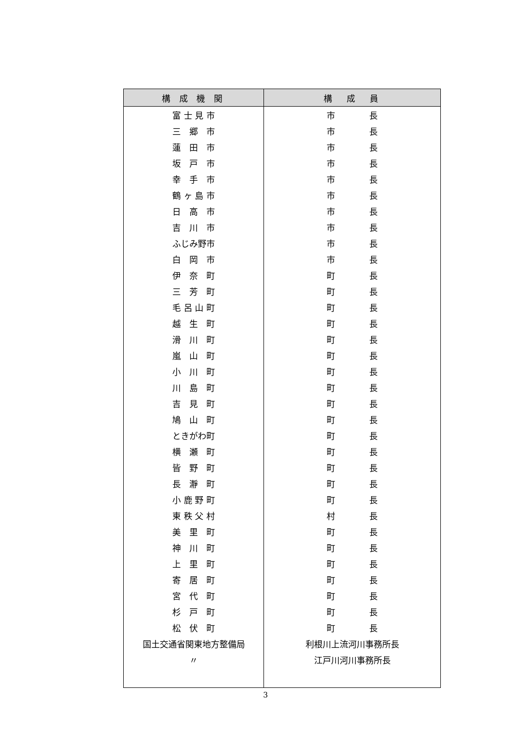| 構 成 機 関 | 構 成 員 |
| --- | --- |
| 富 士 見 市 | 市 長 |
| 三 郷 市 | 市 長 |
| 蓮 田 市 | 市 長 |
| 坂 戸 市 | 市 長 |
| 幸 手 市 | 市 長 |
| 鶴 ヶ 島 市 | 市 長 |
| 日 高 市 | 市 長 |
| 吉 川 市 | 市 長 |
| ふじみ野市 | 市 長 |
| 白 岡 市 | 市 長 |
| 伊 奈 町 | 町 長 |
| 三 芳 町 | 町 長 |
| 毛 呂 山 町 | 町 長 |
| 越 生 町 | 町 長 |
| 滑 川 町 | 町 長 |
| 嵐 山 町 | 町 長 |
| 小 川 町 | 町 長 |
| 川 島 町 | 町 長 |
| 吉 見 町 | 町 長 |
| 鳩 山 町 | 町 長 |
| ときがわ町 | 町 長 |
| 横 瀬 町 | 町 長 |
| 皆 野 町 | 町 長 |
| 長 瀞 町 | 町 長 |
| 小 鹿 野 町 | 町 長 |
| 東 秩 父 村 | 村 長 |
| 美 里 町 | 町 長 |
| 神 川 町 | 町 長 |
| 上 里 町 | 町 長 |
| 寄 居 町 | 町 長 |
| 宮 代 町 | 町 長 |
| 杉 戸 町 | 町 長 |
| 松 伏 町 | 町 長 |
| 国土交通省関東地方整備局 | 利根川上流河川事務所長 |
| 〃 | 江戸川河川事務所長 |
3